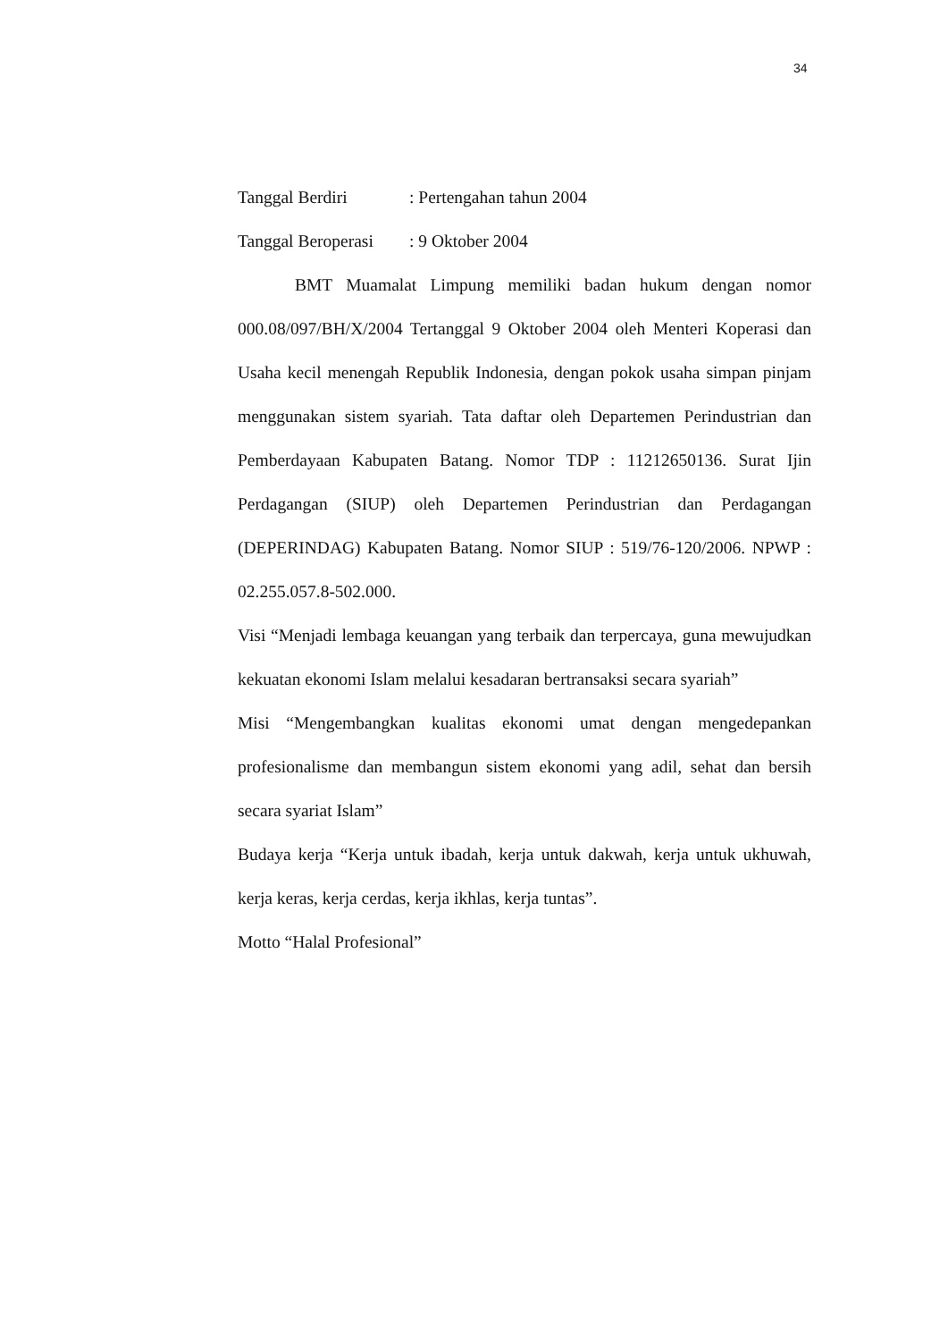34
Tanggal Berdiri: Pertengahan tahun 2004
Tanggal Beroperasi: 9 Oktober 2004
BMT Muamalat Limpung memiliki badan hukum dengan nomor 000.08/097/BH/X/2004 Tertanggal 9 Oktober 2004 oleh Menteri Koperasi dan Usaha kecil menengah Republik Indonesia, dengan pokok usaha simpan pinjam menggunakan sistem syariah. Tata daftar oleh Departemen Perindustrian dan Pemberdayaan Kabupaten Batang. Nomor TDP : 11212650136. Surat Ijin Perdagangan (SIUP) oleh Departemen Perindustrian dan Perdagangan (DEPERINDAG) Kabupaten Batang. Nomor SIUP : 519/76-120/2006. NPWP : 02.255.057.8-502.000.
Visi “Menjadi lembaga keuangan yang terbaik dan terpercaya, guna mewujudkan kekuatan ekonomi Islam melalui kesadaran bertransaksi secara syariah”
Misi “Mengembangkan kualitas ekonomi umat dengan mengedepankan profesionalisme dan membangun sistem ekonomi yang adil, sehat dan bersih secara syariat Islam”
Budaya kerja “Kerja untuk ibadah, kerja untuk dakwah, kerja untuk ukhuwah, kerja keras, kerja cerdas, kerja ikhlas, kerja tuntas”.
Motto “Halal Profesional”